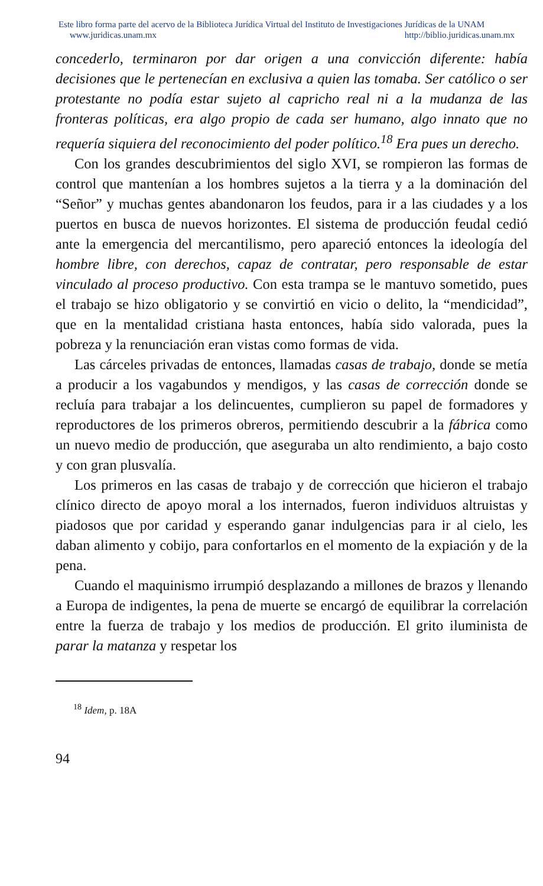Este libro forma parte del acervo de la Biblioteca Jurídica Virtual del Instituto de Investigaciones Jurídicas de la UNAM
www.juridicas.unam.mx http://biblio.juridicas.unam.mx
concederlo, terminaron por dar origen a una convicción diferente: había decisiones que le pertenecían en exclusiva a quien las tomaba. Ser católico o ser protestante no podía estar sujeto al capricho real ni a la mudanza de las fronteras políticas, era algo propio de cada ser humano, algo innato que no requería siquiera del reconocimiento del poder político.<sup>18</sup> Era pues un derecho.
Con los grandes descubrimientos del siglo XVI, se rompieron las formas de control que mantenían a los hombres sujetos a la tierra y a la dominación del “Señor” y muchas gentes abandonaron los feudos, para ir a las ciudades y a los puertos en busca de nuevos horizontes. El sistema de producción feudal cedió ante la emergencia del mercantilismo, pero apareció entonces la ideología del hombre libre, con derechos, capaz de contratar, pero responsable de estar vinculado al proceso productivo. Con esta trampa se le mantuvo sometido, pues el trabajo se hizo obligatorio y se convirtió en vicio o delito, la “mendicidad”, que en la mentalidad cristiana hasta entonces, había sido valorada, pues la pobreza y la renunciación eran vistas como formas de vida.
Las cárceles privadas de entonces, llamadas casas de trabajo, donde se metía a producir a los vagabundos y mendigos, y las casas de corrección donde se recluía para trabajar a los delincuentes, cumplieron su papel de formadores y reproductores de los primeros obreros, permitiendo descubrir a la fábrica como un nuevo medio de producción, que aseguraba un alto rendimiento, a bajo costo y con gran plusvalía.
Los primeros en las casas de trabajo y de corrección que hicieron el trabajo clínico directo de apoyo moral a los internados, fueron individuos altruistas y piadosos que por caridad y esperando ganar indulgencias para ir al cielo, les daban alimento y cobijo, para confortarlos en el momento de la expiación y de la pena.
Cuando el maquinismo irrumpió desplazando a millones de brazos y llenando a Europa de indigentes, la pena de muerte se encargó de equilibrar la correlación entre la fuerza de trabajo y los medios de producción. El grito iluminista de parar la matanza y respetar los
<sup>18</sup> Idem, p. 18A
94